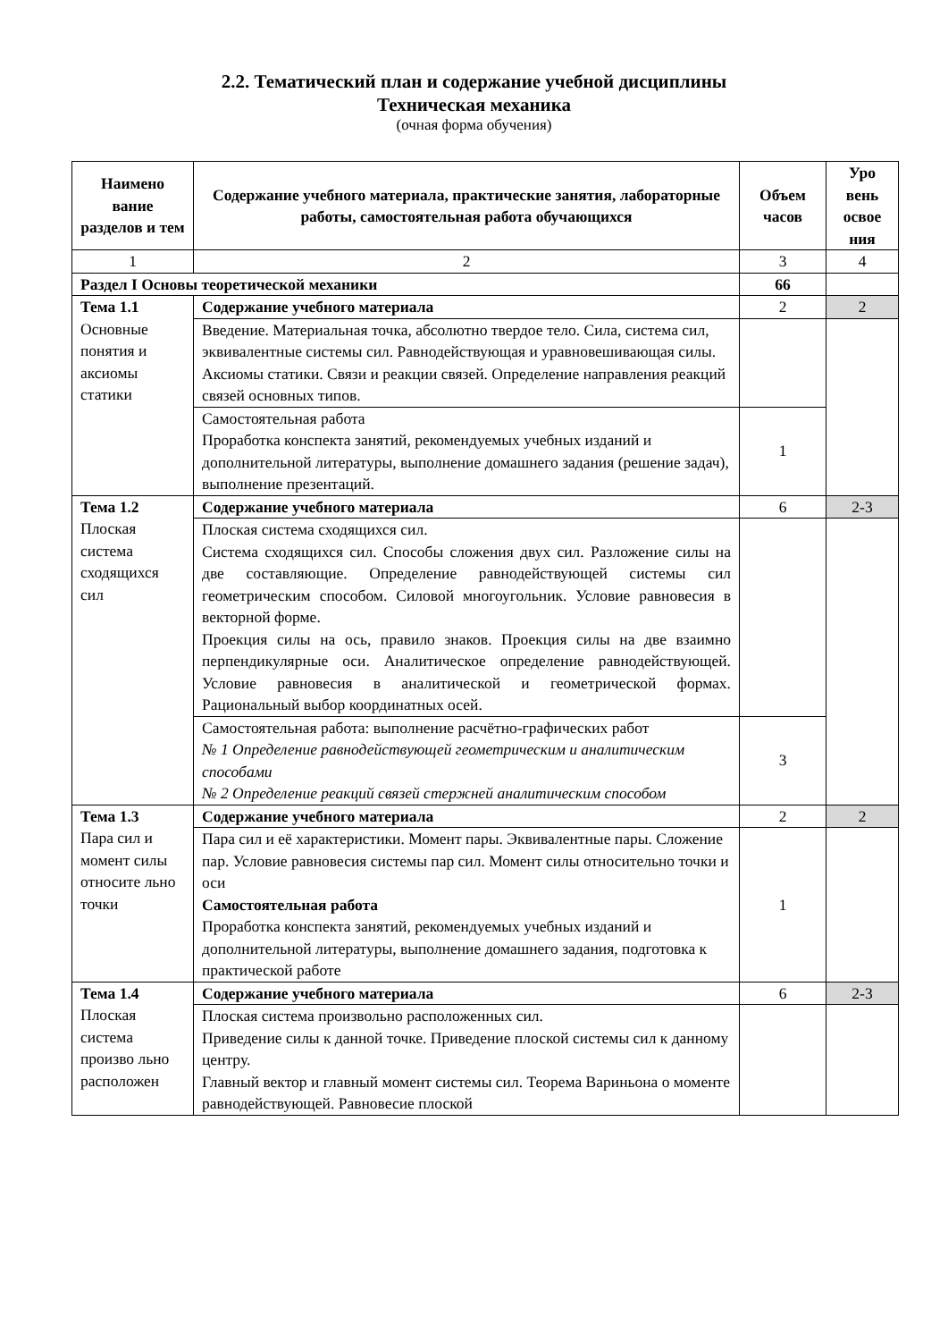2.2. Тематический план и содержание учебной дисциплины
Техническая механика
(очная форма обучения)
| Наимено вание разделов и тем | Содержание учебного материала, практические занятия, лабораторные работы, самостоятельная работа обучающихся | Объем часов | Уро вень освое ния |
| --- | --- | --- | --- |
| 1 | 2 | 3 | 4 |
| Раздел I Основы теоретической механики | | 66 | |
| Тема 1.1 Основные понятия и аксиомы статики | Содержание учебного материала | 2 | 2 |
| | Введение. Материальная точка, абсолютно твердое тело. Сила, система сил, эквивалентные системы сил. Равнодействующая и уравновешивающая силы. Аксиомы статики. Связи и реакции связей. Определение направления реакций связей основных типов. | | |
| | Самостоятельная работа Проработка конспекта занятий, рекомендуемых учебных изданий и дополнительной литературы, выполнение домашнего задания (решение задач), выполнение презентаций. | 1 | |
| Тема 1.2 Плоская система сходящихся сил | Содержание учебного материала | 6 | 2-3 |
| | Плоская система сходящихся сил. Система сходящихся сил. Способы сложения двух сил. Разложение силы на две составляющие. Определение равнодействующей системы сил геометрическим способом. Силовой многоугольник. Условие равновесия в векторной форме. Проекция силы на ось, правило знаков. Проекция силы на две взаимно перпендикулярные оси. Аналитическое определение равнодействующей. Условие равновесия в аналитической и геометрической формах. Рациональный выбор координатных осей. | | |
| | Самостоятельная работа: выполнение расчётно-графических работ № 1 Определение равнодействующей геометрическим и аналитическим способами № 2 Определение реакций связей стержней аналитическим способом | 3 | |
| Тема 1.3 Пара сил и момент силы относите льно точки | Содержание учебного материала | 2 | 2 |
| | Пара сил и её характеристики. Момент пары. Эквивалентные пары. Сложение пар. Условие равновесия системы пар сил. Момент силы относительно точки и оси Самостоятельная работа Проработка конспекта занятий, рекомендуемых учебных изданий и дополнительной литературы, выполнение домашнего задания, подготовка к практической работе | 1 | |
| Тема 1.4 Плоская система произво льно расположен | Содержание учебного материала | 6 | 2-3 |
| | Плоская система произвольно расположенных сил. Приведение силы к данной точке. Приведение плоской системы сил к данному центру. Главный вектор и главный момент системы сил. Теорема Вариньона о моменте равнодействующей. Равновесие плоской | | |